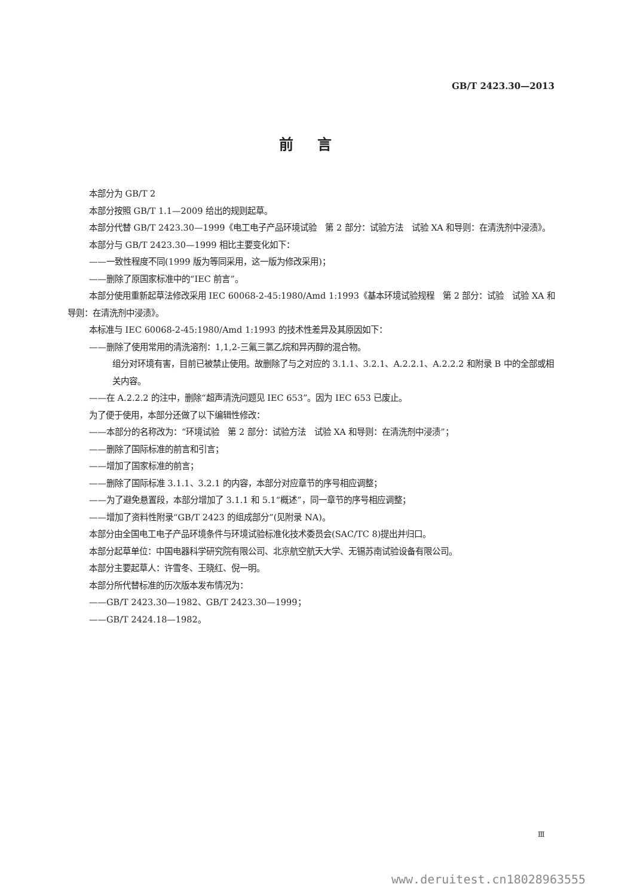GB/T 2423.30—2013
前言
本部分为 GB/T 2
本部分按照 GB/T 1.1—2009 给出的规则起草。
本部分代替 GB/T 2423.30—1999《电工电子产品环境试验　第 2 部分：试验方法　试验 XA 和导则：在清洗剂中浸渍》。
本部分与 GB/T 2423.30—1999 相比主要变化如下：
——一致性程度不同(1999 版为等同采用，这一版为修改采用)；
——删除了原国家标准中的“IEC 前言”。
本部分使用重新起草法修改采用 IEC 60068-2-45:1980/Amd 1:1993《基本环境试验规程　第 2 部分：试验　试验 XA 和导则：在清洗剂中浸渍》。
本标准与 IEC 60068-2-45:1980/Amd 1:1993 的技术性差异及其原因如下：
——删除了使用常用的清洗溶剂：1,1,2-三氟三氯乙烷和异丙醇的混合物。
组分对环境有害，目前已被禁止使用。故删除了与之对应的 3.1.1、3.2.1、A.2.2.1、A.2.2.2 和附录 B 中的全部或相关内容。
——在 A.2.2.2 的注中，删除“超声清洗问题见 IEC 653”。因为 IEC 653 已废止。
为了便于使用，本部分还做了以下编辑性修改：
——本部分的名称改为：“环境试验　第 2 部分：试验方法　试验 XA 和导则：在清洗剂中浸渍”；
——删除了国际标准的前言和引言；
——增加了国家标准的前言；
——删除了国际标准 3.1.1、3.2.1 的内容，本部分对应章节的序号相应调整；
——为了避免悬置段，本部分增加了 3.1.1 和 5.1“概述”，同一章节的序号相应调整；
——增加了资料性附录“GB/T 2423 的组成部分”(见附录 NA)。
本部分由全国电工电子产品环境条件与环境试验标准化技术委员会(SAC/TC 8)提出并归口。
本部分起草单位：中国电器科学研究院有限公司、北京航空航天大学、无锡苏南试验设备有限公司。
本部分主要起草人：许雪冬、王晓红、倪一明。
本部分所代替标准的历次版本发布情况为：
——GB/T 2423.30—1982、GB/T 2423.30—1999；
——GB/T 2424.18—1982。
Ⅲ
www.deruitest.cn18028963555